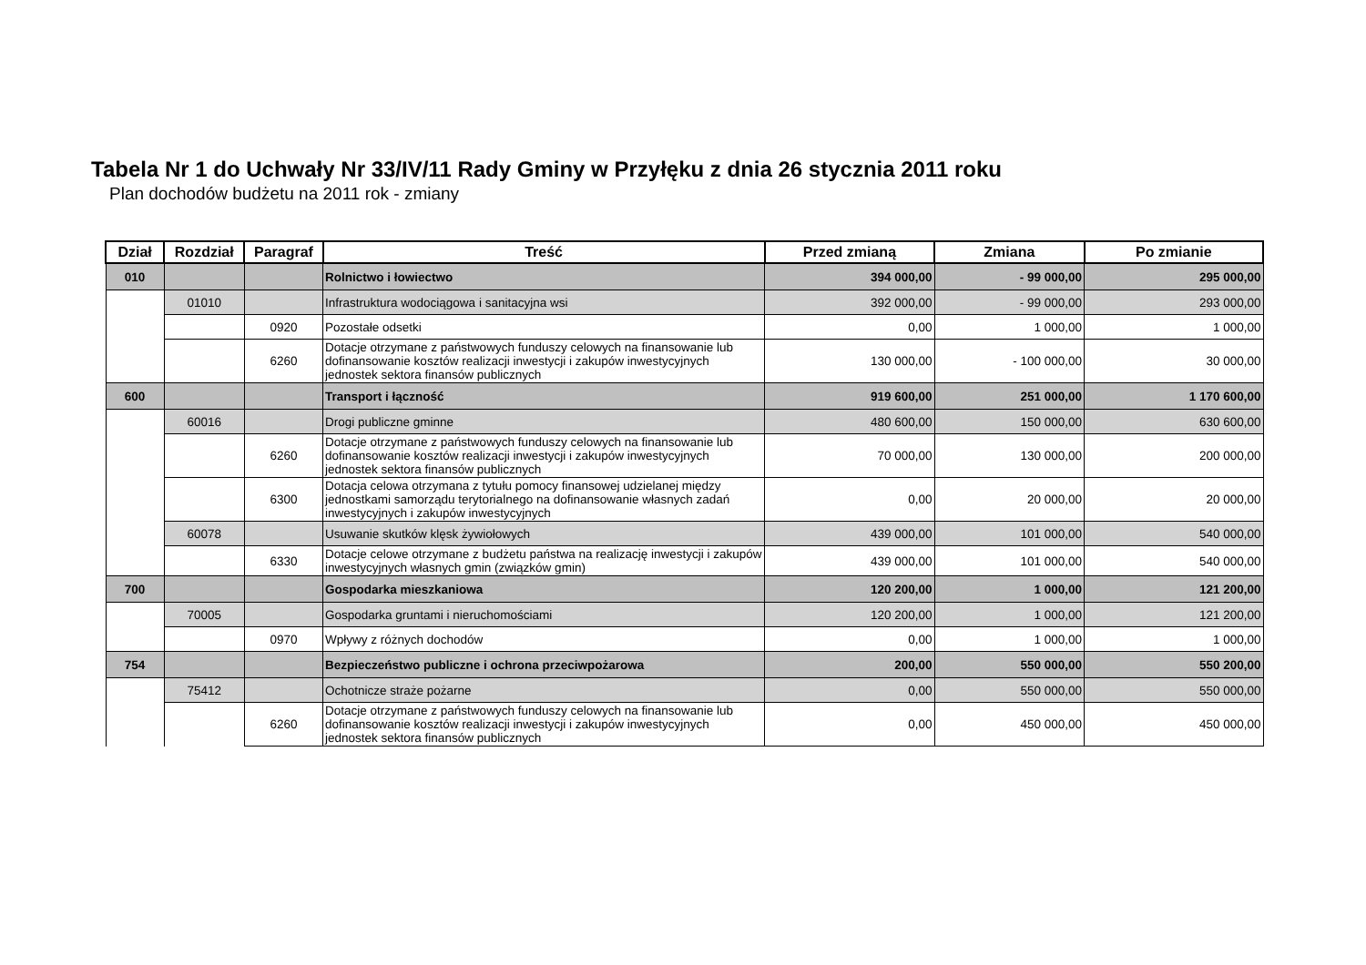Tabela Nr 1 do Uchwały Nr 33/IV/11 Rady Gminy w Przyłęku z dnia 26 stycznia 2011 roku
Plan dochodów budżetu na 2011 rok - zmiany
| Dział | Rozdział | Paragraf | Treść | Przed zmianą | Zmiana | Po zmianie |
| --- | --- | --- | --- | --- | --- | --- |
| 010 | | | Rolnictwo i łowiectwo | 394 000,00 | - 99 000,00 | 295 000,00 |
| | 01010 | | Infrastruktura wodociągowa i sanitacyjna wsi | 392 000,00 | - 99 000,00 | 293 000,00 |
| | | 0920 | Pozostałe odsetki | 0,00 | 1 000,00 | 1 000,00 |
| | | 6260 | Dotacje otrzymane z państwowych funduszy celowych na finansowanie lub dofinansowanie kosztów realizacji inwestycji i zakupów inwestycyjnych jednostek sektora finansów publicznych | 130 000,00 | - 100 000,00 | 30 000,00 |
| 600 | | | Transport i łączność | 919 600,00 | 251 000,00 | 1 170 600,00 |
| | 60016 | | Drogi publiczne gminne | 480 600,00 | 150 000,00 | 630 600,00 |
| | | 6260 | Dotacje otrzymane z państwowych funduszy celowych na finansowanie lub dofinansowanie kosztów realizacji inwestycji i zakupów inwestycyjnych jednostek sektora finansów publicznych | 70 000,00 | 130 000,00 | 200 000,00 |
| | | 6300 | Dotacja celowa otrzymana z tytułu pomocy finansowej udzielanej między jednostkami samorządu terytorialnego na dofinansowanie własnych zadań inwestycyjnych i zakupów inwestycyjnych | 0,00 | 20 000,00 | 20 000,00 |
| | 60078 | | Usuwanie skutków klęsk żywiołowych | 439 000,00 | 101 000,00 | 540 000,00 |
| | | 6330 | Dotacje celowe otrzymane z budżetu państwa na realizację inwestycji i zakupów inwestycyjnych własnych gmin (związków gmin) | 439 000,00 | 101 000,00 | 540 000,00 |
| 700 | | | Gospodarka mieszkaniowa | 120 200,00 | 1 000,00 | 121 200,00 |
| | 70005 | | Gospodarka gruntami i nieruchomościami | 120 200,00 | 1 000,00 | 121 200,00 |
| | | 0970 | Wpływy z różnych dochodów | 0,00 | 1 000,00 | 1 000,00 |
| 754 | | | Bezpieczeństwo publiczne i ochrona przeciwpożarowa | 200,00 | 550 000,00 | 550 200,00 |
| | 75412 | | Ochotnicze straże pożarne | 0,00 | 550 000,00 | 550 000,00 |
| | | 6260 | Dotacje otrzymane z państwowych funduszy celowych na finansowanie lub dofinansowanie kosztów realizacji inwestycji i zakupów inwestycyjnych jednostek sektora finansów publicznych | 0,00 | 450 000,00 | 450 000,00 |